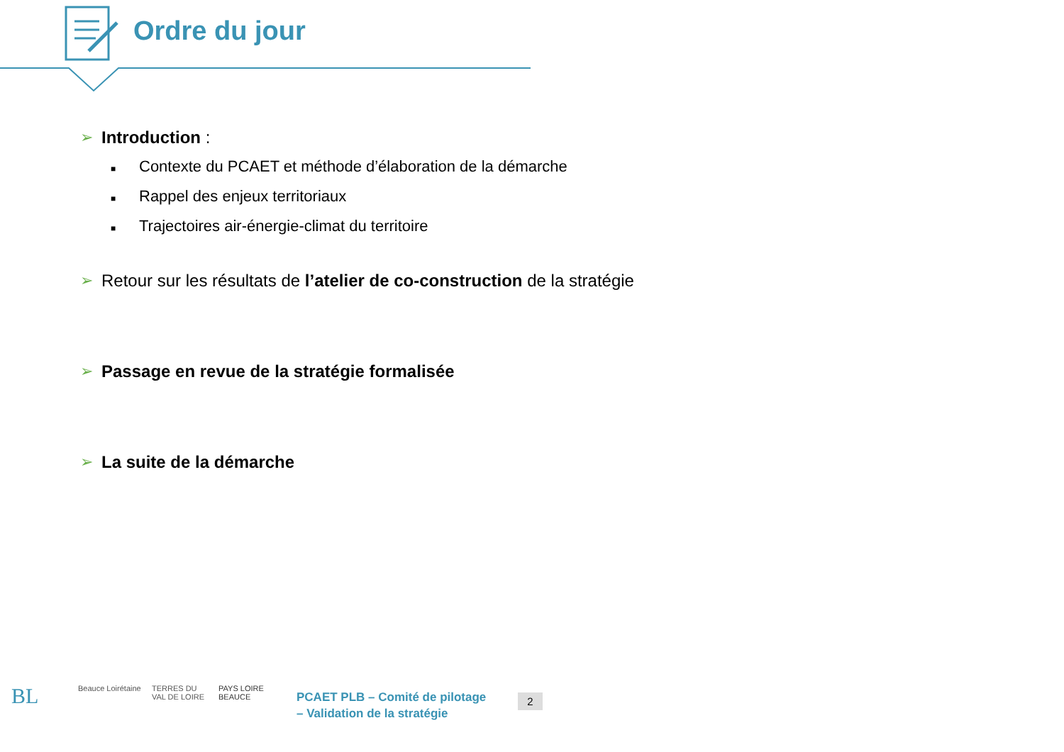Ordre du jour
➢ Introduction :
■ Contexte du PCAET et méthode d’élaboration de la démarche
■ Rappel des enjeux territoriaux
■ Trajectoires air-énergie-climat du territoire
➢ Retour sur les résultats de l’atelier de co-construction de la stratégie
➢ Passage en revue de la stratégie formalisée
➢ La suite de la démarche
BL
Beauce Loirétaine
TERRES DU VAL DE LOIRE
PAYS LOIRE BEAUCE
PCAET PLB – Comité de pilotage
– Validation de la stratégie
2